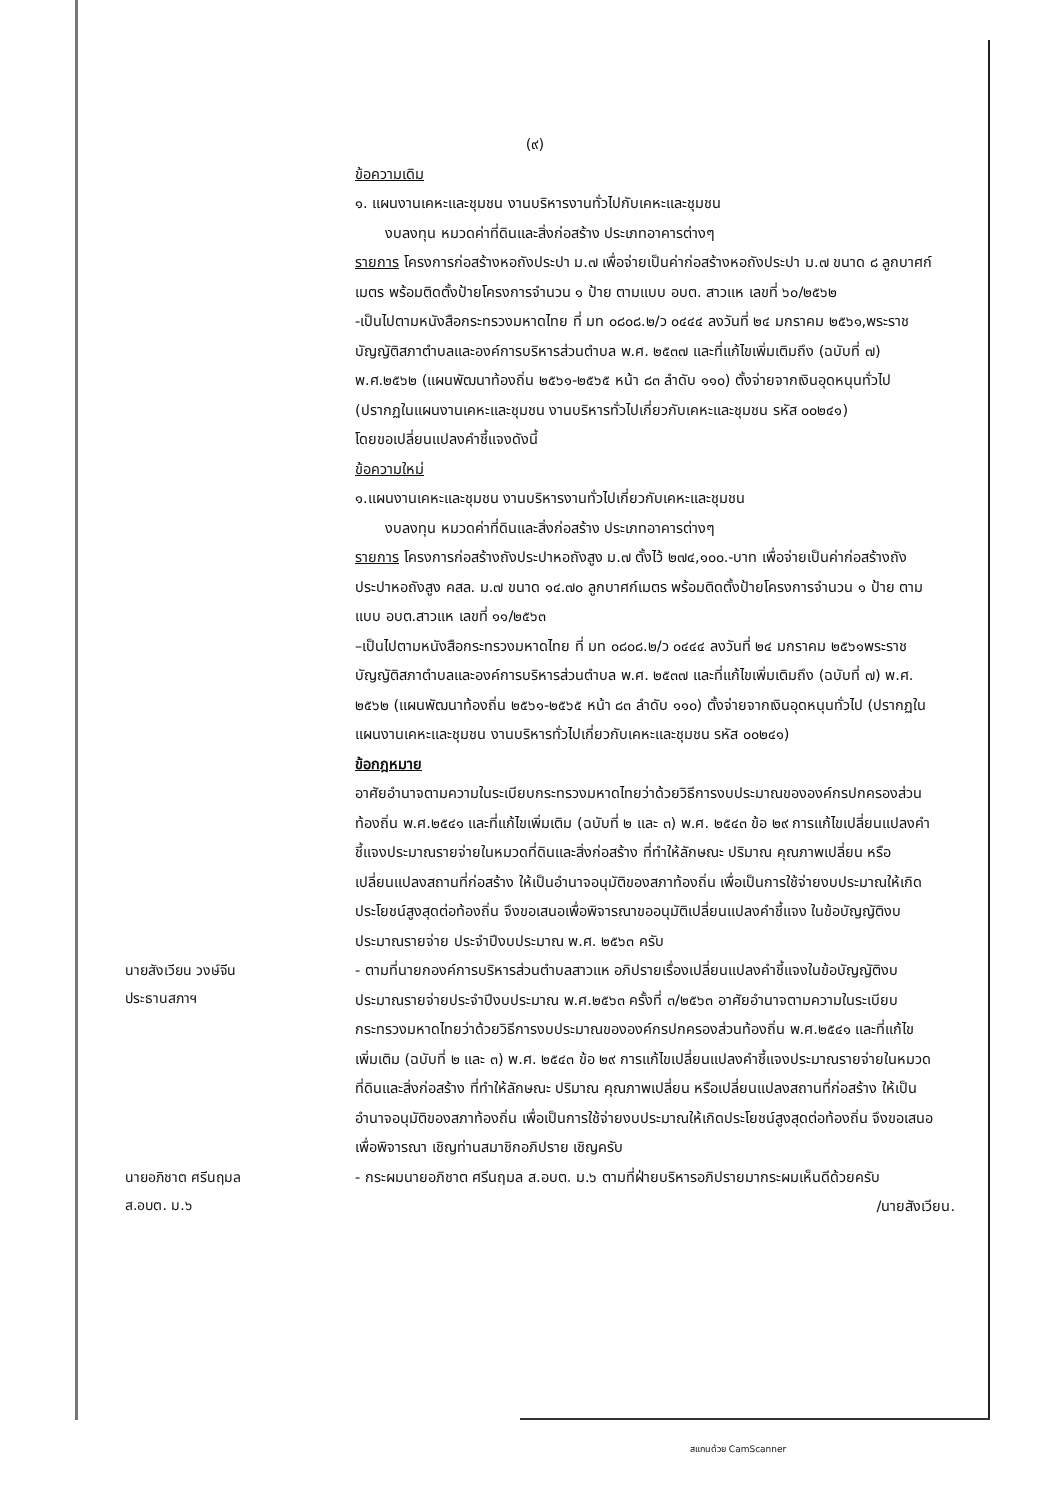(๙)
ข้อความเดิม
๑. แผนงานเคหะและชุมชน งานบริหารงานทั่วไปกับเคหะและชุมชน
งบลงทุน หมวดค่าที่ดินและสิ่งก่อสร้าง ประเภทอาคารต่างๆ
รายการ โครงการก่อสร้างหอถังประปา ม.๗ เพื่อจ่ายเป็นค่าก่อสร้างหอถังประปา ม.๗ ขนาด ๘ ลูกบาศก์เมตร พร้อมติดตั้งป้ายโครงการจำนวน ๑ ป้าย ตามแบบ อบต. สาวแห เลขที่ ๖๐/๒๕๖๒
-เป็นไปตามหนังสือกระทรวงมหาดไทย ที่ มท ๐๘๐๘.๒/ว ๐๔๔๔ ลงวันที่ ๒๔ มกราคม ๒๕๖๑,พระราชบัญญัติสภาตำบลและองค์การบริหารส่วนตำบล พ.ศ. ๒๕๓๗ และที่แก้ไขเพิ่มเติมถึง (ฉบับที่ ๗) พ.ศ.๒๕๖๒ (แผนพัฒนาท้องถิ่น ๒๕๖๑-๒๕๖๕ หน้า ๘๓ ลำดับ ๑๑๐) ตั้งจ่ายจากเงินอุดหนุนทั่วไป (ปรากฏในแผนงานเคหะและชุมชน งานบริหารทั่วไปเกี่ยวกับเคหะและชุมชน รหัส ๐๐๒๔๑)
โดยขอเปลี่ยนแปลงคำชี้แจงดังนี้
ข้อความใหม่
๑.แผนงานเคหะและชุมชน งานบริหารงานทั่วไปเกี่ยวกับเคหะและชุมชน
งบลงทุน หมวดค่าที่ดินและสิ่งก่อสร้าง ประเภทอาคารต่างๆ
รายการ โครงการก่อสร้างถังประปาหอถังสูง ม.๗ ตั้งไว้ ๒๗๔,๑๐๐.-บาท เพื่อจ่ายเป็นค่าก่อสร้างถังประปาหอถังสูง คสล. ม.๗ ขนาด ๑๔.๗๐ ลูกบาศก์เมตร พร้อมติดตั้งป้ายโครงการจำนวน ๑ ป้าย ตามแบบ อบต.สาวแห เลขที่ ๑๑/๒๕๖๓
–เป็นไปตามหนังสือกระทรวงมหาดไทย ที่ มท ๐๘๐๘.๒/ว ๐๔๔๔ ลงวันที่ ๒๔ มกราคม ๒๕๖๑พระราชบัญญัติสภาตำบลและองค์การบริหารส่วนตำบล พ.ศ. ๒๕๓๗ และที่แก้ไขเพิ่มเติมถึง (ฉบับที่ ๗) พ.ศ. ๒๕๖๒ (แผนพัฒนาท้องถิ่น ๒๕๖๑-๒๕๖๕ หน้า ๘๓ ลำดับ ๑๑๐) ตั้งจ่ายจากเงินอุดหนุนทั่วไป (ปรากฏในแผนงานเคหะและชุมชน งานบริหารทั่วไปเกี่ยวกับเคหะและชุมชน รหัส ๐๐๒๔๑)
ข้อกฎหมาย
อาศัยอำนาจตามความในระเบียบกระทรวงมหาดไทยว่าด้วยวิธีการงบประมาณขององค์กรปกครองส่วนท้องถิ่น พ.ศ.๒๕๔๑ และที่แก้ไขเพิ่มเติม (ฉบับที่ ๒ และ ๓) พ.ศ. ๒๕๔๓ ข้อ ๒๙ การแก้ไขเปลี่ยนแปลงคำชี้แจงประมาณรายจ่ายในหมวดที่ดินและสิ่งก่อสร้าง ที่ทำให้ลักษณะ ปริมาณ คุณภาพเปลี่ยน หรือเปลี่ยนแปลงสถานที่ก่อสร้าง ให้เป็นอำนาจอนุมัติของสภาท้องถิ่น เพื่อเป็นการใช้จ่ายงบประมาณให้เกิดประโยชน์สูงสุดต่อท้องถิ่น จึงขอเสนอเพื่อพิจารณาขออนุมัติเปลี่ยนแปลงคำชี้แจง ในข้อบัญญัติงบประมาณรายจ่าย ประจำปีงบประมาณ พ.ศ. ๒๕๖๓ ครับ
นายสังเวียน วงษ์จีน
ประธานสภาฯ
- ตามที่นายกองค์การบริหารส่วนตำบลสาวแห อภิปรายเรื่องเปลี่ยนแปลงคำชี้แจงในข้อบัญญัติงบประมาณรายจ่ายประจำปีงบประมาณ พ.ศ.๒๕๖๓ ครั้งที่ ๓/๒๕๖๓ อาศัยอำนาจตามความในระเบียบกระทรวงมหาดไทยว่าด้วยวิธีการงบประมาณขององค์กรปกครองส่วนท้องถิ่น พ.ศ.๒๕๔๑ และที่แก้ไขเพิ่มเติม (ฉบับที่ ๒ และ ๓) พ.ศ. ๒๕๔๓ ข้อ ๒๙ การแก้ไขเปลี่ยนแปลงคำชี้แจงประมาณรายจ่ายในหมวดที่ดินและสิ่งก่อสร้าง ที่ทำให้ลักษณะ ปริมาณ คุณภาพเปลี่ยน หรือเปลี่ยนแปลงสถานที่ก่อสร้าง ให้เป็นอำนาจอนุมัติของสภาท้องถิ่น เพื่อเป็นการใช้จ่ายงบประมาณให้เกิดประโยชน์สูงสุดต่อท้องถิ่น จึงขอเสนอเพื่อพิจารณา เชิญท่านสมาชิกอภิปราย เชิญครับ
นายอภิชาต ศรีนฤมล
ส.อบต. ม.๖
- กระผมนายอภิชาต ศรีนฤมล ส.อบต. ม.๖ ตามที่ฝ่ายบริหารอภิปรายมากระผมเห็นดีด้วยครับ
/นายสังเวียน.
สแกนด้วย CamScanner